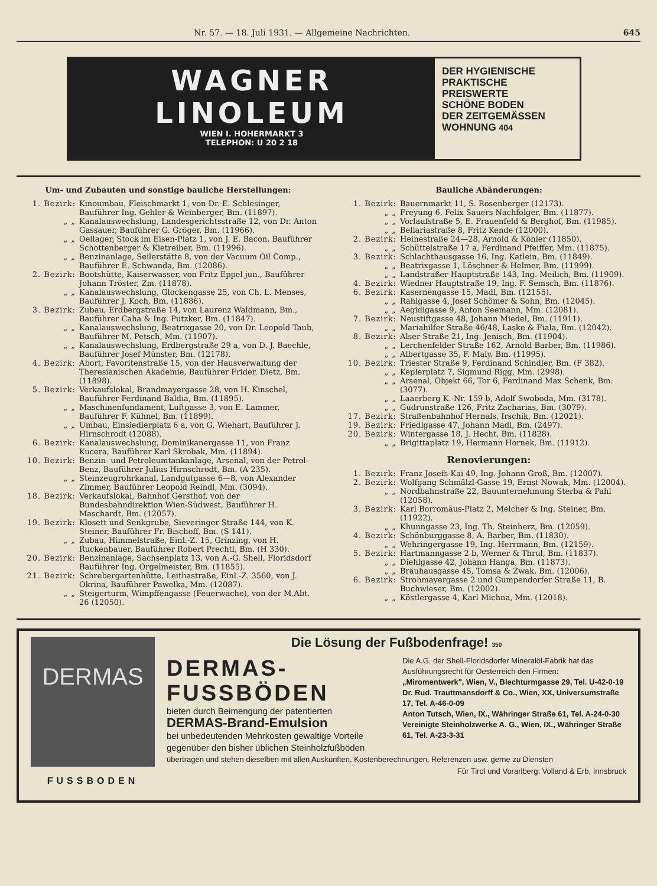Nr. 57. — 18. Juli 1931. — Allgemeine Nachrichten. 645
WAGNER
LINOLEUM
WIEN I. HOHERMARKT 3
TELEPHON: U 20 2 18
DER HYGIENISCHE
PRAKTISCHE
PREISWERTE
SCHÖNE BODEN
DER ZEITGEMÄSSEN
WOHNUNG 404
Um- und Zubauten und sonstige bauliche Herstellungen:
1. Bezirk: Kinoumbau, Fleischmarkt 1, von Dr. E. Schlesinger, Bauführer Ing. Gehler & Weinberger, Bm. (11897).
„ „ Kanalauswechslung, Landesgerichtsstraße 12, von Dr. Anton Gassauer, Bauführer G. Gröger, Bm. (11966).
„ „ Oellager, Stock im Eisen-Platz 1, von J. E. Bacon, Bauführer Schottenberger & Kietreiber, Bm. (11996).
„ „ Benzinanlage, Seilerstätte 8, von der Vacuum Oil Comp., Bauführer E. Schwanda, Bm. (12086).
2. Bezirk: Bootshütte, Kaiserwasser, von Fritz Eppel jun., Bauführer Johann Tröster, Zm. (11878).
„ „ Kanalauswechslung, Glockengasse 25, von Ch. L. Menses, Bauführer J. Koch, Bm. (11886).
3. Bezirk: Zubau, Erdbergstraße 14, von Laurenz Waldmann, Bm., Bauführer Caha & Ing. Putzker, Bm. (11847).
„ „ Kanalauswechslung, Beatrixgasse 20, von Dr. Leopold Taub, Bauführer M. Petsch, Mm. (11907).
„ „ Kanalauswechslung, Erdbergstraße 29 a, von D. J. Baechle, Bauführer Josef Münster, Bm. (12178).
4. Bezirk: Abort, Favoritenstraße 15, von der Hausverwaltung der Theresianischen Akademie, Bauführer Frider. Dietz, Bm. (11898).
5. Bezirk: Verkaufslokal, Brandmayergasse 28, von H. Kinschel, Bauführer Ferdinand Baldia, Bm. (11895).
„ „ Maschinenfundament, Luftgasse 3, von E. Lammer, Bauführer F. Kühnel, Bm. (11899).
„ „ Umbau, Einsiedlerplatz 6 a, von G. Wiehart, Bauführer J. Hirnschrodt (12088).
6. Bezirk: Kanalauswechslung, Dominikanergasse 11, von Franz Kucera, Bauführer Karl Skrobak, Mm. (11894).
10. Bezirk: Benzin- und Petroleumtankanlage, Arsenal, von der Petrol-Benz, Bauführer Julius Hirnschrodt, Bm. (A 235).
„ „ Steinzeugrohrkanal, Landgutgasse 6—8, von Alexander Zimmer, Bauführer Leopold Reindl, Mm. (3094).
18. Bezirk: Verkaufslokal, Bahnhof Gersthof, von der Bundesbahndirektion Wien-Südwest, Bauführer H. Maschardt, Bm. (12057).
19. Bezirk: Klosett und Senkgrube, Sieveringer Straße 144, von K. Steiner, Bauführer Fr. Bischoff, Bm. (S 141).
„ „ Zubau, Himmelstraße, Einl.-Z. 15, Grinzing, von H. Ruckenbauer, Bauführer Robert Prechtl, Bm. (H 330).
20. Bezirk: Benzinanlage, Sachsenplatz 13, von A.-G. Shell, Floridsdorf Bauführer Ing. Orgelmeister, Bm. (11855).
21. Bezirk: Schrebergartenhütte, Leithastraße, Einl.-Z. 3560, von J. Okrina, Bauführer Pawelka, Mm. (12087).
„ „ Steigerturm, Wimpffengasse (Feuerwache), von der M.Abt. 26 (12050).
Bauliche Abänderungen:
1. Bezirk: Bauernmarkt 11, S. Rosenberger (12173).
„ „ Freyung 6, Felix Sauers Nachfolger, Bm. (11877).
„ „ Vorlaufstraße 5, E. Frauenfeld & Berghof, Bm. (11985).
„ „ Bellariastraße 8, Fritz Kende (12000).
2. Bezirk: Heinestraße 24—28, Arnold & Köhler (11850).
„ „ Schüttelstraße 17 a, Ferdinand Pfeiffer, Mm. (11875).
3. Bezirk: Schlachthausgasse 16, Ing. Katlein, Bm. (11849).
„ „ Beatrixgasse 1, Löschner & Helmer, Bm. (11999).
„ „ Landstraßer Hauptstraße 143, Ing. Meilich, Bm. (11909).
4. Bezirk: Wiedner Hauptstraße 19, Ing. F. Semsch, Bm. (11876).
6. Bezirk: Kasernengasse 15, Madl, Bm. (12155).
„ „ Rahlgasse 4, Josef Schömer & Sohn, Bm. (12045).
„ „ Aegidigasse 9, Anton Seemann, Mm. (12081).
7. Bezirk: Neustiftgasse 48, Johann Miedel, Bm. (11911).
„ „ Mariahilfer Straße 46/48, Laske & Fiala, Bm. (12042).
8. Bezirk: Alser Straße 21, Ing. Jenisch, Bm. (11904).
„ „ Lerchenfelder Straße 162, Arnold Barber, Bm. (11986).
„ „ Albertgasse 35, F. Maly, Bm. (11995).
10. Bezirk: Triester Straße 9, Ferdinand Schindler, Bm. (F 382).
„ „ Keplerplatz 7, Sigmund Rigg, Mm. (2998).
„ „ Arsenal, Objekt 66, Tor 6, Ferdinand Max Schenk, Bm. (3077).
„ „ Laaerberg K.-Nr. 159 b, Adolf Swoboda, Mm. (3178).
„ „ Gudrunstraße 126, Fritz Zacharias, Bm. (3079).
17. Bezirk: Straßenbahnhof Hernals, Irschik, Bm. (12021).
19. Bezirk: Friedlgasse 47, Johann Madl, Bm. (2497).
20. Bezirk: Wintergasse 18, J. Hecht, Bm. (11828).
„ „ Brigittaplatz 19, Hermann Hornek, Bm. (11912).
Renovierungen:
1. Bezirk: Franz Josefs-Kai 49, Ing. Johann Groß, Bm. (12007).
2. Bezirk: Wolfgang Schmälzl-Gasse 19, Ernst Nowak, Mm. (12004).
„ „ Nordbahnstraße 22, Bauunternehmung Sterba & Pahl (12058).
3. Bezirk: Karl Borromäus-Platz 2, Melcher & Ing. Steiner, Bm. (11922).
„ „ Khunngasse 23, Ing. Th. Steinherz, Bm. (12059).
4. Bezirk: Schönburggasse 8, A. Barber, Bm. (11830).
„ „ Wehringergasse 19, Ing. Herrmann, Bm. (12159).
5. Bezirk: Hartmanngasse 2 b, Werner & Thrul, Bm. (11837).
„ „ Diehlgasse 42, Johann Hanga, Bm. (11873).
„ „ Bräuhausgasse 45, Tomsa & Zwak, Bm. (12006).
6. Bezirk: Strohmayergasse 2 und Gumpendorfer Straße 11, B. Buchwieser, Bm. (12002).
„ „ Köstlergasse 4, Karl Michna, Mm. (12018).
DERMAS
FUSSBODEN
Die Lösung der Fußbodenfrage! 350
DERMAS-
FUSSBÖDEN
bieten durch Beimengung der patentierten
DERMAS-Brand-Emulsion
bei unbedeutenden Mehrkosten gewaltige Vorteile gegenüber den bisher üblichen Steinholzfußböden
Die A.G. der Shell-Floridsdorfer Mineralöl-Fabrik hat das Ausführungsrecht für Oesterreich den Firmen:
„Miromentwerk", Wien, V., Blechturmgasse 29, Tel. U-42-0-19
Dr. Rud. Trauttmansdorff & Co., Wien, XX, Universumstraße 17, Tel. A-46-0-09
Anton Tutsch, Wien, IX., Währinger Straße 61, Tel. A-24-0-30
Vereinigte Steinholzwerke A. G., Wien, IX., Währinger Straße 61, Tel. A-23-3-31
übertragen und stehen dieselben mit allen Auskünften, Kostenberechnungen, Referenzen usw. gerne zu Diensten Für Tirol und Vorarlberg: Volland & Erb, Innsbruck